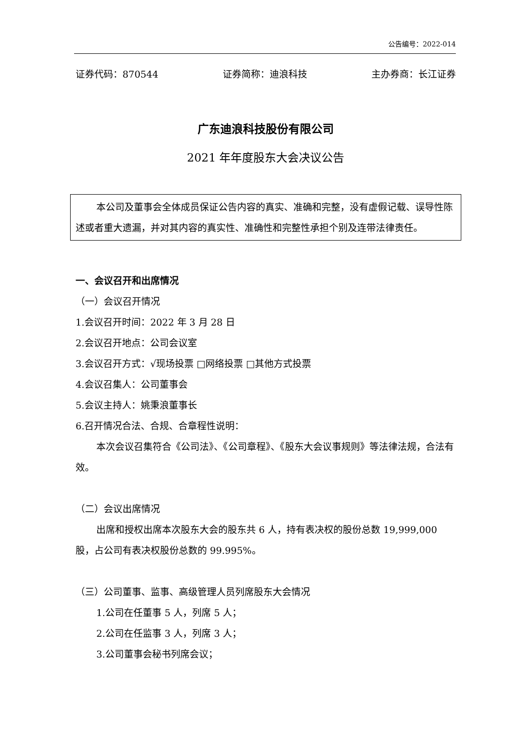公告编号：2022-014
证券代码：870544 证券简称：迪浪科技 主办券商：长江证券
广东迪浪科技股份有限公司
2021 年年度股东大会决议公告
本公司及董事会全体成员保证公告内容的真实、准确和完整，没有虚假记载、误导性陈述或者重大遗漏，并对其内容的真实性、准确性和完整性承担个别及连带法律责任。
一、会议召开和出席情况
（一）会议召开情况
1.会议召开时间：2022 年 3 月 28 日
2.会议召开地点：公司会议室
3.会议召开方式：√现场投票 □网络投票 □其他方式投票
4.会议召集人：公司董事会
5.会议主持人：姚秉浪董事长
6.召开情况合法、合规、合章程性说明：
本次会议召集符合《公司法》、《公司章程》、《股东大会议事规则》等法律法规，合法有效。
（二）会议出席情况
出席和授权出席本次股东大会的股东共 6 人，持有表决权的股份总数 19,999,000 股，占公司有表决权股份总数的 99.995%。
（三）公司董事、监事、高级管理人员列席股东大会情况
1.公司在任董事 5 人，列席 5 人；
2.公司在任监事 3 人，列席 3 人；
3.公司董事会秘书列席会议；